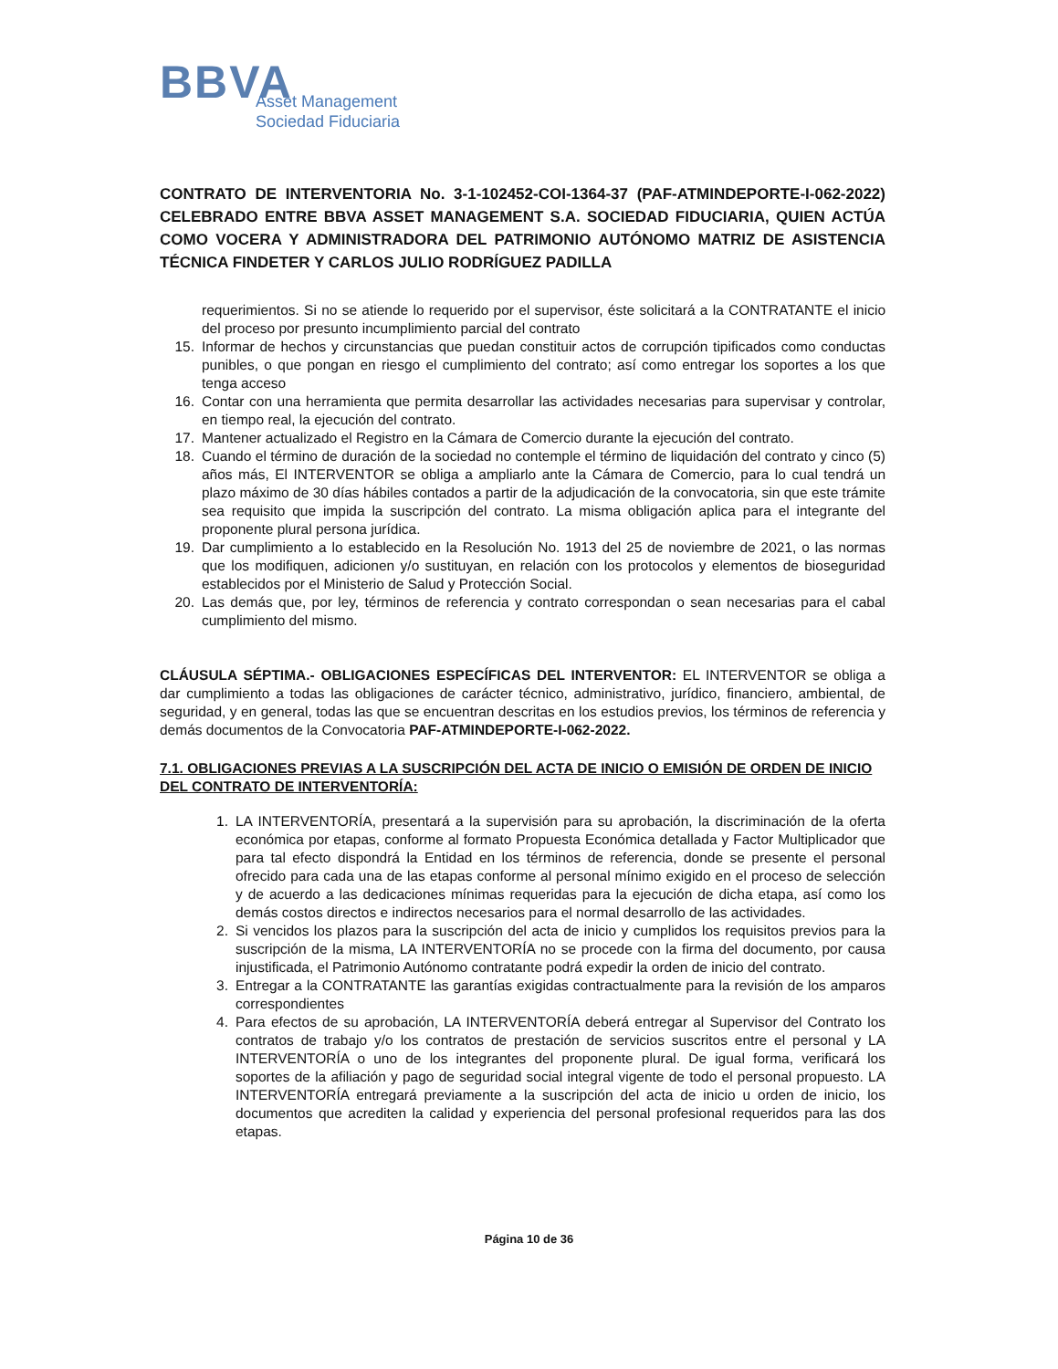BBVA
Asset Management
Sociedad Fiduciaria
CONTRATO DE INTERVENTORIA No. 3-1-102452-COI-1364-37 (PAF-ATMINDEPORTE-I-062-2022) CELEBRADO ENTRE BBVA ASSET MANAGEMENT S.A. SOCIEDAD FIDUCIARIA, QUIEN ACTÚA COMO VOCERA Y ADMINISTRADORA DEL PATRIMONIO AUTÓNOMO MATRIZ DE ASISTENCIA TÉCNICA FINDETER Y CARLOS JULIO RODRÍGUEZ PADILLA
requerimientos. Si no se atiende lo requerido por el supervisor, éste solicitará a la CONTRATANTE el inicio del proceso por presunto incumplimiento parcial del contrato
15. Informar de hechos y circunstancias que puedan constituir actos de corrupción tipificados como conductas punibles, o que pongan en riesgo el cumplimiento del contrato; así como entregar los soportes a los que tenga acceso
16. Contar con una herramienta que permita desarrollar las actividades necesarias para supervisar y controlar, en tiempo real, la ejecución del contrato.
17. Mantener actualizado el Registro en la Cámara de Comercio durante la ejecución del contrato.
18. Cuando el término de duración de la sociedad no contemple el término de liquidación del contrato y cinco (5) años más, El INTERVENTOR se obliga a ampliarlo ante la Cámara de Comercio, para lo cual tendrá un plazo máximo de 30 días hábiles contados a partir de la adjudicación de la convocatoria, sin que este trámite sea requisito que impida la suscripción del contrato. La misma obligación aplica para el integrante del proponente plural persona jurídica.
19. Dar cumplimiento a lo establecido en la Resolución No. 1913 del 25 de noviembre de 2021, o las normas que los modifiquen, adicionen y/o sustituyan, en relación con los protocolos y elementos de bioseguridad establecidos por el Ministerio de Salud y Protección Social.
20. Las demás que, por ley, términos de referencia y contrato correspondan o sean necesarias para el cabal cumplimiento del mismo.
CLÁUSULA SÉPTIMA.- OBLIGACIONES ESPECÍFICAS DEL INTERVENTOR: EL INTERVENTOR se obliga a dar cumplimiento a todas las obligaciones de carácter técnico, administrativo, jurídico, financiero, ambiental, de seguridad, y en general, todas las que se encuentran descritas en los estudios previos, los términos de referencia y demás documentos de la Convocatoria PAF-ATMINDEPORTE-I-062-2022.
7.1. OBLIGACIONES PREVIAS A LA SUSCRIPCIÓN DEL ACTA DE INICIO O EMISIÓN DE ORDEN DE INICIO DEL CONTRATO DE INTERVENTORÍA:
1. LA INTERVENTORÍA, presentará a la supervisión para su aprobación, la discriminación de la oferta económica por etapas, conforme al formato Propuesta Económica detallada y Factor Multiplicador que para tal efecto dispondrá la Entidad en los términos de referencia, donde se presente el personal ofrecido para cada una de las etapas conforme al personal mínimo exigido en el proceso de selección y de acuerdo a las dedicaciones mínimas requeridas para la ejecución de dicha etapa, así como los demás costos directos e indirectos necesarios para el normal desarrollo de las actividades.
2. Si vencidos los plazos para la suscripción del acta de inicio y cumplidos los requisitos previos para la suscripción de la misma, LA INTERVENTORÍA no se procede con la firma del documento, por causa injustificada, el Patrimonio Autónomo contratante podrá expedir la orden de inicio del contrato.
3. Entregar a la CONTRATANTE las garantías exigidas contractualmente para la revisión de los amparos correspondientes
4. Para efectos de su aprobación, LA INTERVENTORÍA deberá entregar al Supervisor del Contrato los contratos de trabajo y/o los contratos de prestación de servicios suscritos entre el personal y LA INTERVENTORÍA o uno de los integrantes del proponente plural. De igual forma, verificará los soportes de la afiliación y pago de seguridad social integral vigente de todo el personal propuesto. LA INTERVENTORÍA entregará previamente a la suscripción del acta de inicio u orden de inicio, los documentos que acrediten la calidad y experiencia del personal profesional requeridos para las dos etapas.
Página 10 de 36